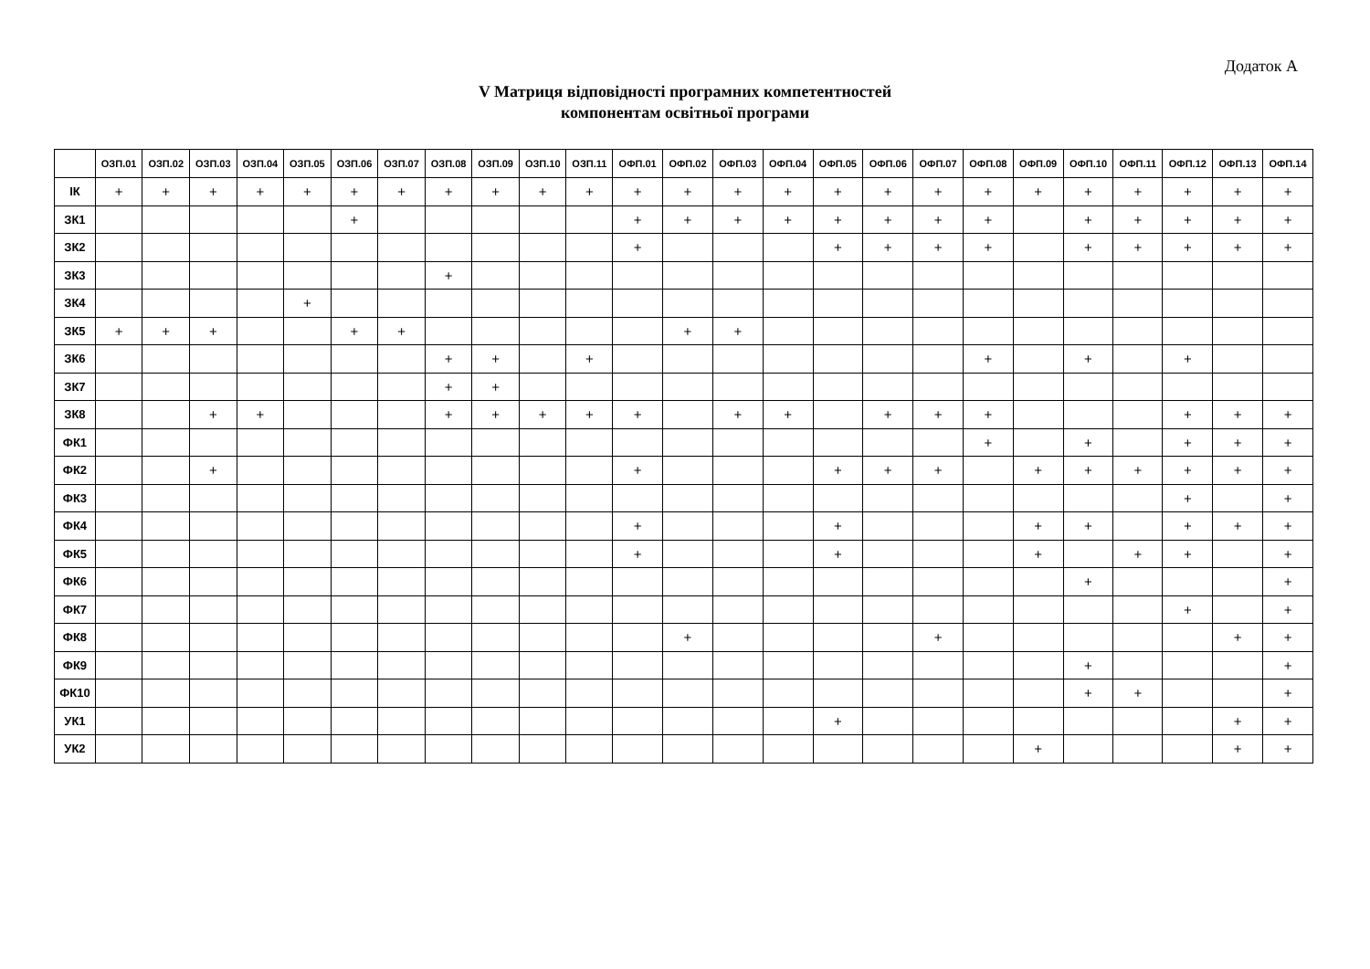Додаток А
V Матриця відповідності програмних компетентностей
компонентам освітньої програми
| | ОЗП.01 | ОЗП.02 | ОЗП.03 | ОЗП.04 | ОЗП.05 | ОЗП.06 | ОЗП.07 | ОЗП.08 | ОЗП.09 | ОЗП.10 | ОЗП.11 | ОФП.01 | ОФП.02 | ОФП.03 | ОФП.04 | ОФП.05 | ОФП.06 | ОФП.07 | ОФП.08 | ОФП.09 | ОФП.10 | ОФП.11 | ОФП.12 | ОФП.13 | ОФП.14 |
| --- | --- | --- | --- | --- | --- | --- | --- | --- | --- | --- | --- | --- | --- | --- | --- | --- | --- | --- | --- | --- | --- | --- | --- | --- | --- |
| ІК | + | + | + | + | + | + | + | + | + | + | + | + | + | + | + | + | + | + | + | + | + | + | + | + | + |
| ЗК1 | | | | | | + | | | | | | + | + | + | + | + | + | + | + | | + | + | + | + | + |
| ЗК2 | | | | | | | | | | | | + | | | | + | + | + | + | | + | + | + | + | + |
| ЗК3 | | | | | | | | + | | | | | | | | | | | | | | | | | |
| ЗК4 | | | | | + | | | | | | | | | | | | | | | | | | | | |
| ЗК5 | + | + | + | | | + | + | | | | | | + | + | | | | | | | | | | | |
| ЗК6 | | | | | | | | + | + | | + | | | | | | | | + | | + | | + | | |
| ЗК7 | | | | | | | | + | + | | | | | | | | | | | | | | | | |
| ЗК8 | | | + | + | | | | + | + | + | + | + | | + | + | | + | + | + | | | | + | + | + |
| ФК1 | | | | | | | | | | | | | | | | | | | + | | + | | + | + | + |
| ФК2 | | | + | | | | | | | | | + | | | | + | + | + | | + | + | + | + | + | + |
| ФК3 | | | | | | | | | | | | | | | | | | | | | | | + | | + |
| ФК4 | | | | | | | | | | | | + | | | | + | | | | + | + | | + | + | + |
| ФК5 | | | | | | | | | | | | + | | | | + | | | | + | | + | + | | + |
| ФК6 | | | | | | | | | | | | | | | | | | | | | + | | | | + |
| ФК7 | | | | | | | | | | | | | | | | | | | | | | | + | | + |
| ФК8 | | | | | | | | | | | | | + | | | | | + | | | | | | + | + |
| ФК9 | | | | | | | | | | | | | | | | | | | | | + | | | | + |
| ФК10 | | | | | | | | | | | | | | | | | | | | | + | + | | | + |
| УК1 | | | | | | | | | | | | | | | | + | | | | | | | | + | + |
| УК2 | | | | | | | | | | | | | | | | | | | | + | | | | + | + |